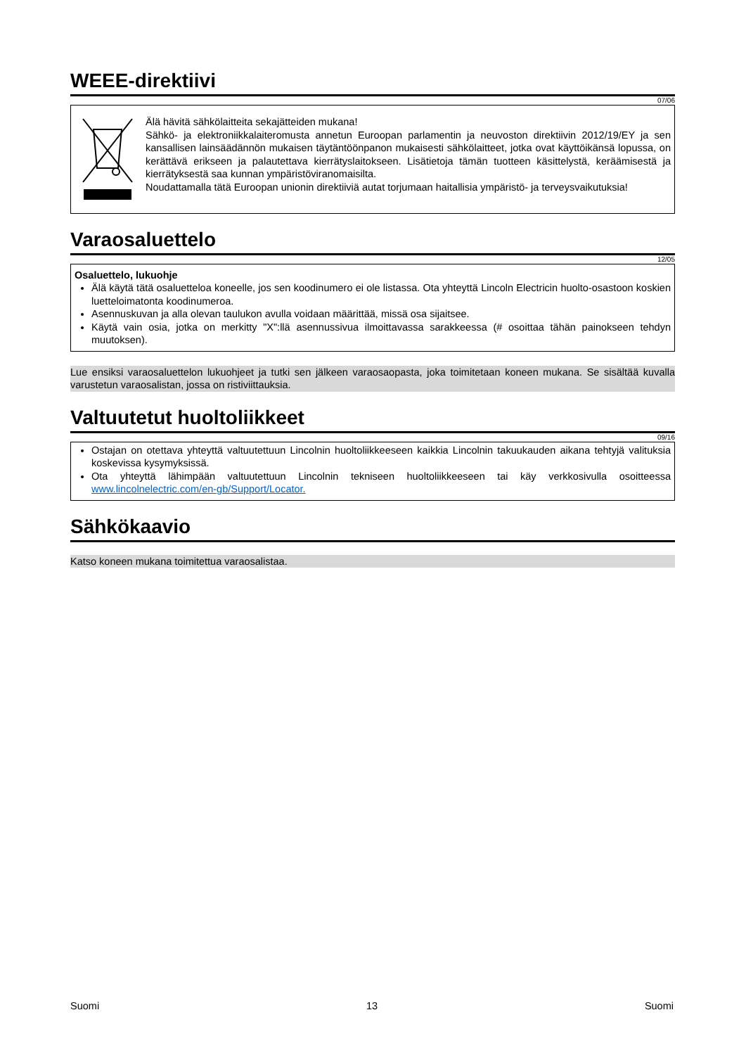WEEE-direktiivi
07/06
Älä hävitä sähkölaitteita sekajätteiden mukana!
Sähkö- ja elektroniikkalaiteromusta annetun Euroopan parlamentin ja neuvoston direktiivin 2012/19/EY ja sen kansallisen lainsäädännön mukaisen täytäntöönpanon mukaisesti sähkölaitteet, jotka ovat käyttöikänsä lopussa, on kerättävä erikseen ja palautettava kierrätyslaitokseen. Lisätietoja tämän tuotteen käsittelystä, keräämisestä ja kierrätyksestä saa kunnan ympäristöviranomaisilta.
Noudattamalla tätä Euroopan unionin direktiiviä autat torjumaan haitallisia ympäristö- ja terveysvaikutuksia!
Varaosaluettelo
12/05
Osaluettelo, lukuohje
Älä käytä tätä osaluetteloa koneelle, jos sen koodinumero ei ole listassa. Ota yhteyttä Lincoln Electricin huolto-osastoon koskien luetteloimatonta koodinumeroa.
Asennuskuvan ja alla olevan taulukon avulla voidaan määrittää, missä osa sijaitsee.
Käytä vain osia, jotka on merkitty "X":llä asennussivua ilmoittavassa sarakkeessa (# osoittaa tähän painokseen tehdyn muutoksen).
Lue ensiksi varaosaluettelon lukuohjeet ja tutki sen jälkeen varaosaopasta, joka toimitetaan koneen mukana. Se sisältää kuvalla varustetun varaosalistan, jossa on ristiviittauksia.
Valtuutetut huoltoliikkeet
09/16
Ostajan on otettava yhteyttä valtuutettuun Lincolnin huoltoliikkeeseen kaikkia Lincolnin takuukauden aikana tehtyjä valituksia koskevissa kysymyksissä.
Ota yhteyttä lähimpään valtuutettuun Lincolnin tekniseen huoltoliikkeeseen tai käy verkkosivulla osoitteessa www.lincolnelectric.com/en-gb/Support/Locator.
Sähkökaavio
Katso koneen mukana toimitettua varaosalistaa.
Suomi 13 Suomi